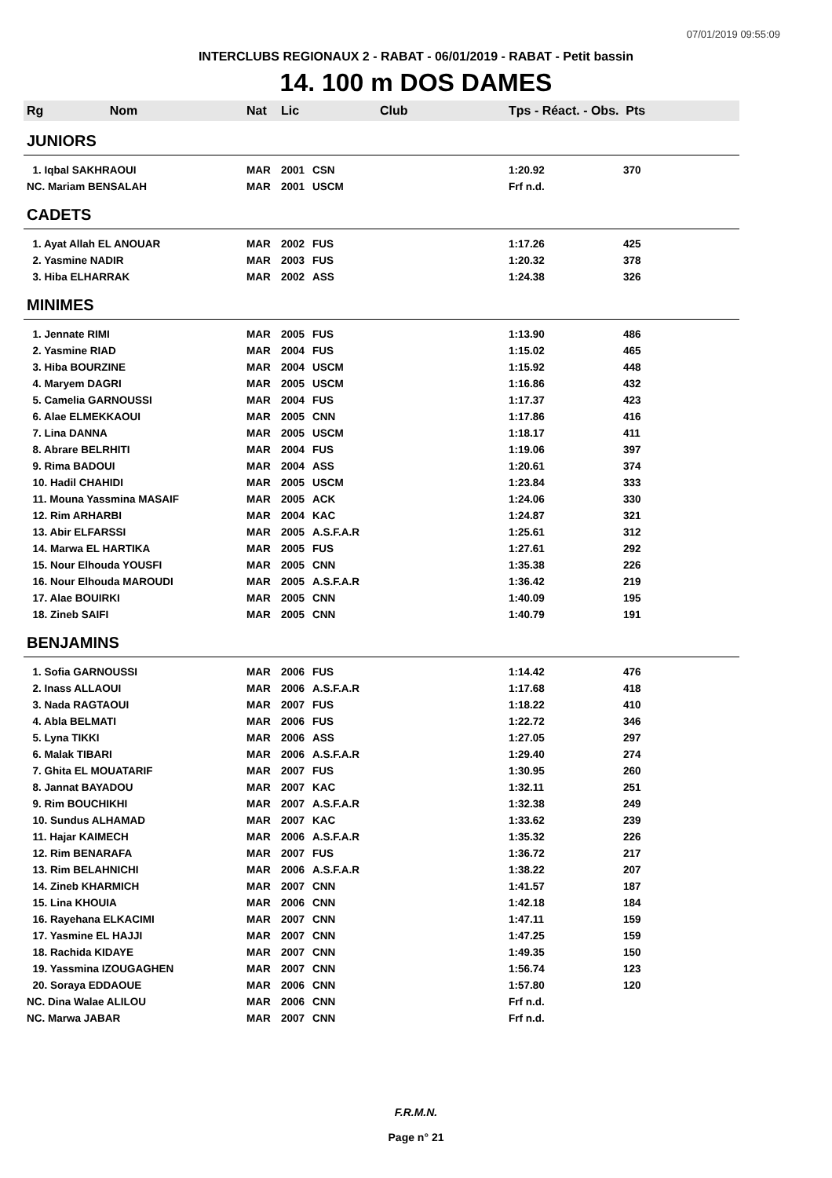07/01/2019 09:55:09
INTERCLUBS REGIONAUX 2 - RABAT - 06/01/2019 - RABAT - Petit bassin
14. 100 m DOS DAMES
| Rg Nom | Nat | Lic | Club | Tps - Réact. - Obs. Pts | |
| --- | --- | --- | --- | --- | --- |
| JUNIORS | | | | | |
| 1. Iqbal SAKHRAOUI | MAR | 2001 | CSN | 1:20.92 | 370 |
| NC. Mariam BENSALAH | MAR | 2001 | USCM | Frf n.d. | |
| CADETS | | | | | |
| 1. Ayat Allah EL ANOUAR | MAR | 2002 | FUS | 1:17.26 | 425 |
| 2. Yasmine NADIR | MAR | 2003 | FUS | 1:20.32 | 378 |
| 3. Hiba ELHARRAK | MAR | 2002 | ASS | 1:24.38 | 326 |
| MINIMES | | | | | |
| 1. Jennate RIMI | MAR | 2005 | FUS | 1:13.90 | 486 |
| 2. Yasmine RIAD | MAR | 2004 | FUS | 1:15.02 | 465 |
| 3. Hiba BOURZINE | MAR | 2004 | USCM | 1:15.92 | 448 |
| 4. Maryem DAGRI | MAR | 2005 | USCM | 1:16.86 | 432 |
| 5. Camelia GARNOUSSI | MAR | 2004 | FUS | 1:17.37 | 423 |
| 6. Alae ELMEKKAOUI | MAR | 2005 | CNN | 1:17.86 | 416 |
| 7. Lina DANNA | MAR | 2005 | USCM | 1:18.17 | 411 |
| 8. Abrare BELRHITI | MAR | 2004 | FUS | 1:19.06 | 397 |
| 9. Rima BADOUI | MAR | 2004 | ASS | 1:20.61 | 374 |
| 10. Hadil CHAHIDI | MAR | 2005 | USCM | 1:23.84 | 333 |
| 11. Mouna Yassmina MASAIF | MAR | 2005 | ACK | 1:24.06 | 330 |
| 12. Rim ARHARBI | MAR | 2004 | KAC | 1:24.87 | 321 |
| 13. Abir ELFARSSI | MAR | 2005 | A.S.F.A.R | 1:25.61 | 312 |
| 14. Marwa EL HARTIKA | MAR | 2005 | FUS | 1:27.61 | 292 |
| 15. Nour Elhouda YOUSFI | MAR | 2005 | CNN | 1:35.38 | 226 |
| 16. Nour Elhouda MAROUDI | MAR | 2005 | A.S.F.A.R | 1:36.42 | 219 |
| 17. Alae BOUIRKI | MAR | 2005 | CNN | 1:40.09 | 195 |
| 18. Zineb SAIFI | MAR | 2005 | CNN | 1:40.79 | 191 |
| BENJAMINS | | | | | |
| 1. Sofia GARNOUSSI | MAR | 2006 | FUS | 1:14.42 | 476 |
| 2. Inass ALLAOUI | MAR | 2006 | A.S.F.A.R | 1:17.68 | 418 |
| 3. Nada RAGTAOUI | MAR | 2007 | FUS | 1:18.22 | 410 |
| 4. Abla BELMATI | MAR | 2006 | FUS | 1:22.72 | 346 |
| 5. Lyna TIKKI | MAR | 2006 | ASS | 1:27.05 | 297 |
| 6. Malak TIBARI | MAR | 2006 | A.S.F.A.R | 1:29.40 | 274 |
| 7. Ghita EL MOUATARIF | MAR | 2007 | FUS | 1:30.95 | 260 |
| 8. Jannat BAYADOU | MAR | 2007 | KAC | 1:32.11 | 251 |
| 9. Rim BOUCHIKHI | MAR | 2007 | A.S.F.A.R | 1:32.38 | 249 |
| 10. Sundus ALHAMAD | MAR | 2007 | KAC | 1:33.62 | 239 |
| 11. Hajar KAIMECH | MAR | 2006 | A.S.F.A.R | 1:35.32 | 226 |
| 12. Rim BENARAFA | MAR | 2007 | FUS | 1:36.72 | 217 |
| 13. Rim BELAHNICHI | MAR | 2006 | A.S.F.A.R | 1:38.22 | 207 |
| 14. Zineb KHARMICH | MAR | 2007 | CNN | 1:41.57 | 187 |
| 15. Lina KHOUIA | MAR | 2006 | CNN | 1:42.18 | 184 |
| 16. Rayehana ELKACIMI | MAR | 2007 | CNN | 1:47.11 | 159 |
| 17. Yasmine EL HAJJI | MAR | 2007 | CNN | 1:47.25 | 159 |
| 18. Rachida KIDAYE | MAR | 2007 | CNN | 1:49.35 | 150 |
| 19. Yassmina IZOUGAGHEN | MAR | 2007 | CNN | 1:56.74 | 123 |
| 20. Soraya EDDAOUE | MAR | 2006 | CNN | 1:57.80 | 120 |
| NC. Dina Walae ALILOU | MAR | 2006 | CNN | Frf n.d. | |
| NC. Marwa JABAR | MAR | 2007 | CNN | Frf n.d. | |
F.R.M.N.
Page n° 21